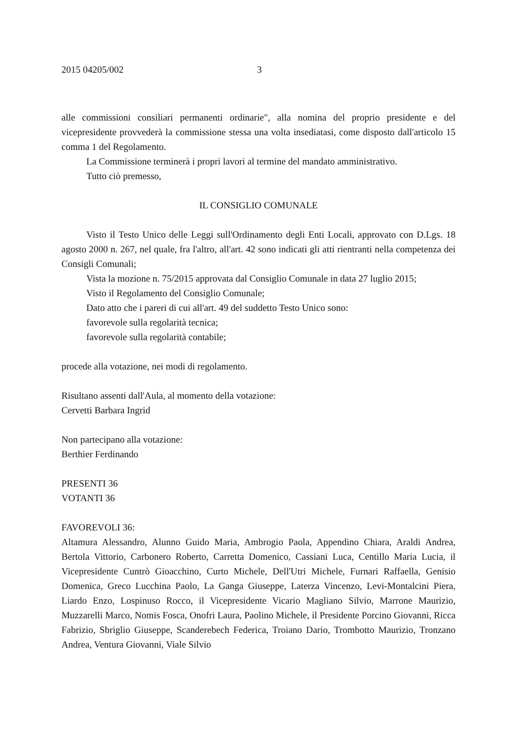2015 04205/002 3
alle commissioni consiliari permanenti ordinarie", alla nomina del proprio presidente e del vicepresidente provvederà la commissione stessa una volta insediatasi, come disposto dall'articolo 15 comma 1 del Regolamento.
La Commissione terminerà i propri lavori al termine del mandato amministrativo.
Tutto ciò premesso,
IL CONSIGLIO COMUNALE
Visto il Testo Unico delle Leggi sull'Ordinamento degli Enti Locali, approvato con D.Lgs. 18 agosto 2000 n. 267, nel quale, fra l'altro, all'art. 42 sono indicati gli atti rientranti nella competenza dei Consigli Comunali;
Vista la mozione n. 75/2015 approvata dal Consiglio Comunale in data 27 luglio 2015;
Visto il Regolamento del Consiglio Comunale;
Dato atto che i pareri di cui all'art. 49 del suddetto Testo Unico sono:
favorevole sulla regolarità tecnica;
favorevole sulla regolarità contabile;
procede alla votazione, nei modi di regolamento.
Risultano assenti dall'Aula, al momento della votazione:
Cervetti Barbara Ingrid
Non partecipano alla votazione:
Berthier Ferdinando
PRESENTI 36
VOTANTI 36
FAVOREVOLI 36:
Altamura Alessandro, Alunno Guido Maria, Ambrogio Paola, Appendino Chiara, Araldi Andrea, Bertola Vittorio, Carbonero Roberto, Carretta Domenico, Cassiani Luca, Centillo Maria Lucia, il Vicepresidente Cuntrò Gioacchino, Curto Michele, Dell'Utri Michele, Furnari Raffaella, Genisio Domenica, Greco Lucchina Paolo, La Ganga Giuseppe, Laterza Vincenzo, Levi-Montalcini Piera, Liardo Enzo, Lospinuso Rocco, il Vicepresidente Vicario Magliano Silvio, Marrone Maurizio, Muzzarelli Marco, Nomis Fosca, Onofri Laura, Paolino Michele, il Presidente Porcino Giovanni, Ricca Fabrizio, Sbriglio Giuseppe, Scanderebech Federica, Troiano Dario, Trombotto Maurizio, Tronzano Andrea, Ventura Giovanni, Viale Silvio